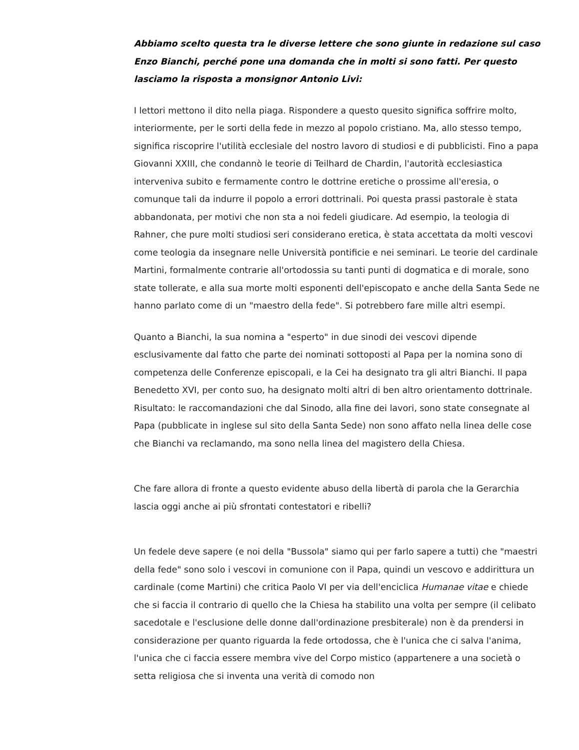Abbiamo scelto questa tra le diverse lettere che sono giunte in redazione sul caso Enzo Bianchi, perché pone una domanda che in molti si sono fatti. Per questo lasciamo la risposta a monsignor Antonio Livi:
I lettori mettono il dito nella piaga. Rispondere a questo quesito significa soffrire molto, interiormente, per le sorti della fede in mezzo al popolo cristiano. Ma, allo stesso tempo, significa riscoprire l'utilità ecclesiale del nostro lavoro di studiosi e di pubblicisti. Fino a papa Giovanni XXIII, che condannò le teorie di Teilhard de Chardin, l'autorità ecclesiastica interveniva subito e fermamente contro le dottrine eretiche o prossime all'eresia, o comunque tali da indurre il popolo a errori dottrinali. Poi questa prassi pastorale è stata abbandonata, per motivi che non sta a noi fedeli giudicare. Ad esempio, la teologia di Rahner, che pure molti studiosi seri considerano eretica, è stata accettata da molti vescovi come teologia da insegnare nelle Università pontificie e nei seminari. Le teorie del cardinale Martini, formalmente contrarie all'ortodossia su tanti punti di dogmatica e di morale, sono state tollerate, e alla sua morte molti esponenti dell'episcopato e anche della Santa Sede ne hanno parlato come di un "maestro della fede". Si potrebbero fare mille altri esempi.
Quanto a Bianchi, la sua nomina a "esperto" in due sinodi dei vescovi dipende esclusivamente dal fatto che parte dei nominati sottoposti al Papa per la nomina sono di competenza delle Conferenze episcopali, e la Cei ha designato tra gli altri Bianchi. Il papa Benedetto XVI, per conto suo, ha designato molti altri di ben altro orientamento dottrinale. Risultato: le raccomandazioni che dal Sinodo, alla fine dei lavori, sono state consegnate al Papa (pubblicate in inglese sul sito della Santa Sede) non sono affato nella linea delle cose che Bianchi va reclamando, ma sono nella linea del magistero della Chiesa.
Che fare allora di fronte a questo evidente abuso della libertà di parola che la Gerarchia lascia oggi anche ai più sfrontati contestatori e ribelli?
Un fedele deve sapere (e noi della "Bussola" siamo qui per farlo sapere a tutti) che "maestri della fede" sono solo i vescovi in comunione con il Papa, quindi un vescovo e addirittura un cardinale (come Martini) che critica Paolo VI per via dell'enciclica Humanae vitae e chiede che si faccia il contrario di quello che la Chiesa ha stabilito una volta per sempre (il celibato sacedotale e l'esclusione delle donne dall'ordinazione presbiterale) non è da prendersi in considerazione per quanto riguarda la fede ortodossa, che è l'unica che ci salva l'anima, l'unica che ci faccia essere membra vive del Corpo mistico (appartenere a una società o setta religiosa che si inventa una verità di comodo non